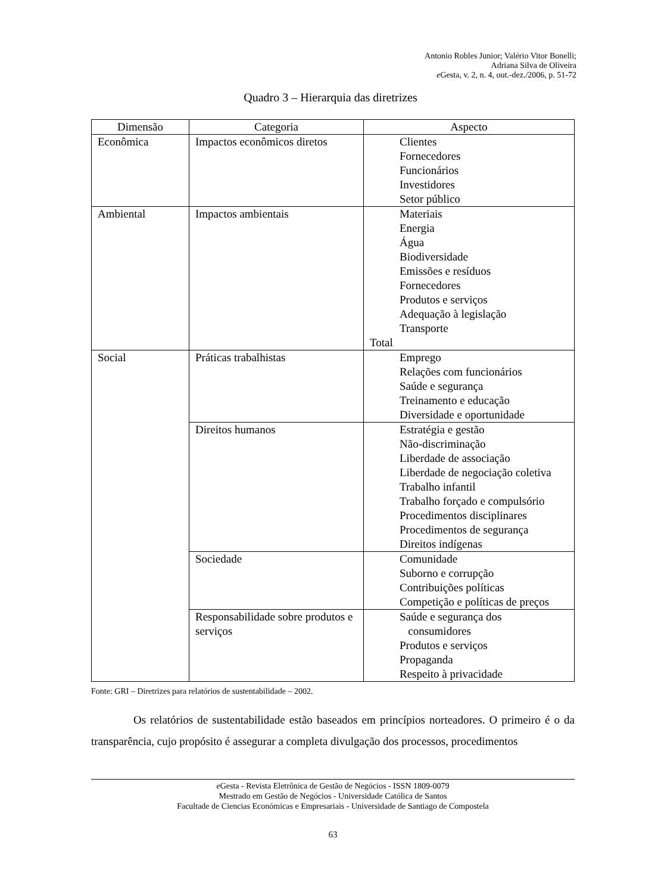Antonio Robles Junior; Valério Vitor Bonelli;
Adriana Silva de Oliveira
e Gesta, v. 2, n. 4, out.-dez./2006, p. 51-72
Quadro 3 – Hierarquia das diretrizes
| Dimensão | Categoria | Aspecto |
| --- | --- | --- |
| Econômica | Impactos econômicos diretos | Clientes Fornecedores Funcionários Investidores Setor público |
| Ambiental | Impactos ambientais | Materiais Energia Água Biodiversidade Emissões e resíduos Fornecedores Produtos e serviços Adequação à legislação Transporte Total |
| Social | Práticas trabalhistas | Emprego Relações com funcionários Saúde e segurança Treinamento e educação Diversidade e oportunidade |
| | Direitos humanos | Estratégia e gestão Não-discriminação Liberdade de associação Liberdade de negociação coletiva Trabalho infantil Trabalho forçado e compulsório Procedimentos disciplinares Procedimentos de segurança Direitos indígenas |
| | Sociedade | Comunidade Suborno e corrupção Contribuições políticas Competição e políticas de preços |
| | Responsabilidade sobre produtos e serviços | Saúde e segurança dos consumidores Produtos e serviços Propaganda Respeito à privacidade |
Fonte: GRI – Diretrizes para relatórios de sustentabilidade – 2002.
Os relatórios de sustentabilidade estão baseados em princípios norteadores. O primeiro é o da transparência, cujo propósito é assegurar a completa divulgação dos processos, procedimentos
e Gesta - Revista Eletrônica de Gestão de Negócios - ISSN 1809-0079
Mestrado em Gestão de Negócios - Universidade Católica de Santos
Facultade de Ciencias Económicas e Empresariais - Universidade de Santiago de Compostela
63